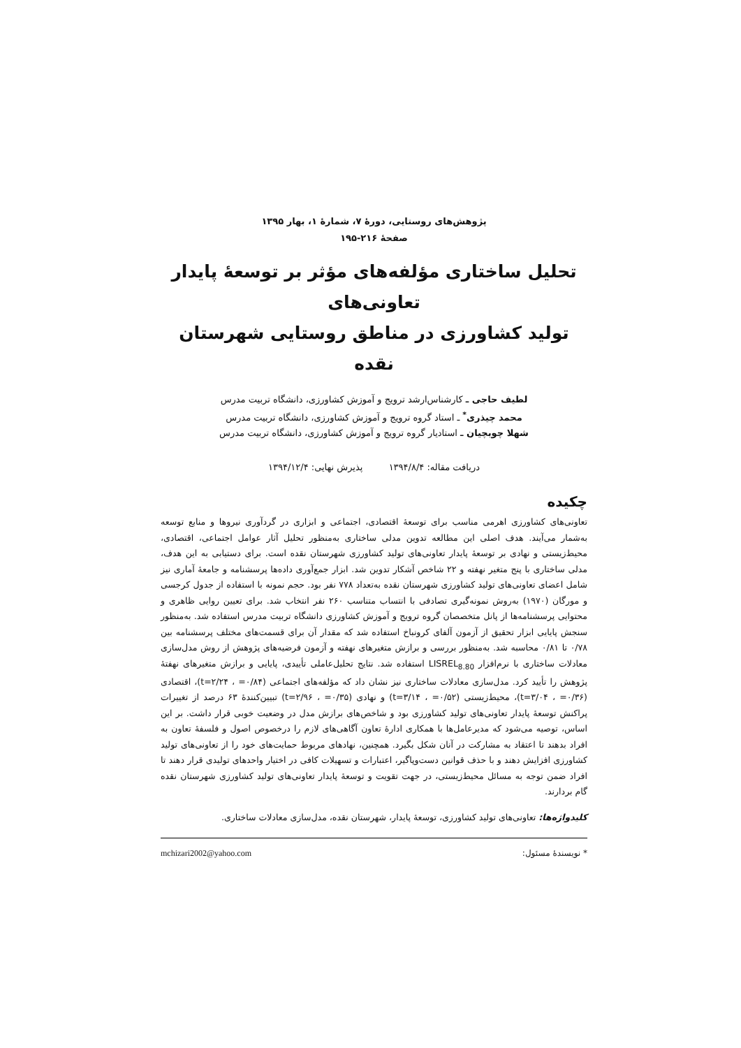پژوهش‌های روستایی، دورهٔ ۷، شمارهٔ ۱، بهار ۱۳۹۵
صفحهٔ ۲۱۶-۱۹۵
تحلیل ساختاری مؤلفه‌های مؤثر بر توسعهٔ پایدار تعاونی‌های
تولید کشاورزی در مناطق روستایی شهرستان نقده
لطیف حاجی ـ کارشناس‌ارشد ترویج و آموزش کشاورزی، دانشگاه تربیت مدرس
محمد چیذری<sup>*</sup> ـ استاد گروه ترویج و آموزش کشاورزی، دانشگاه تربیت مدرس
شهلا چوبچیان ـ استادیار گروه ترویج و آموزش کشاورزی، دانشگاه تربیت مدرس
دریافت مقاله: ۱۳۹۴/۸/۴ پذیرش نهایی: ۱۳۹۴/۱۲/۴
چکیده
تعاونی‌های کشاورزی اهرمی مناسب برای توسعهٔ اقتصادی، اجتماعی و ابزاری در گردآوری نیروها و منابع توسعه به‌شمار می‌آیند. هدف اصلی این مطالعه تدوین مدلی ساختاری به‌منظور تحلیل آثار عوامل اجتماعی، اقتصادی، محیط‌زیستی و نهادی بر توسعهٔ پایدار تعاونی‌های تولید کشاورزی شهرستان نقده است. برای دستیابی به این هدف، مدلی ساختاری با پنج متغیر نهفته و ۲۲ شاخص آشکار تدوین شد. ابزار جمع‌آوری داده‌ها پرسشنامه و جامعهٔ آماری نیز شامل اعضای تعاونی‌های تولید کشاورزی شهرستان نقده به‌تعداد ۷۷۸ نفر بود. حجم نمونه با استفاده از جدول کرجسی و مورگان (۱۹۷۰) به‌روش نمونه‌گیری تصادفی با انتساب متناسب ۲۶۰ نفر انتخاب شد. برای تعیین روایی ظاهری و محتوایی پرسشنامه‌ها از پانل متخصصان گروه ترویج و آموزش کشاورزی دانشگاه تربیت مدرس استفاده شد. به‌منظور سنجش پایایی ابزار تحقیق از آزمون آلفای کرونباخ استفاده شد که مقدار آن برای قسمت‌های مختلف پرسشنامه بین ۰/۷۸ تا ۰/۸۱ محاسبه شد. به‌منظور بررسی و برازش متغیرهای نهفته و آزمون فرضیه‌های پژوهش از روش مدل‌سازی معادلات ساختاری با نرم‌افزار LISREL<sub>8.80</sub> استفاده شد. نتایج تحلیل‌عاملی تأییدی، پایایی و برازش متغیرهای نهفتهٔ پژوهش را تأیید کرد. مدل‌سازی معادلات ساختاری نیز نشان داد که مؤلفه‌های اجتماعی (۰/۸۴= ، t=۲/۲۴)، اقتصادی (۰/۳۶= ، t=۳/۰۴)، محیط‌زیستی (۰/۵۲= ، t=۳/۱۴) و نهادی (۰/۳۵= ، t=۲/۹۶) تبیین‌کنندهٔ ۶۳ درصد از تغییرات پراکنش توسعهٔ پایدار تعاونی‌های تولید کشاورزی بود و شاخص‌های برازش مدل در وضعیت خوبی قرار داشت. بر این اساس، توصیه می‌شود که مدیرعامل‌ها با همکاری ادارهٔ تعاون آگاهی‌های لازم را درخصوص اصول و فلسفهٔ تعاون به افراد بدهند تا اعتقاد به مشارکت در آنان شکل بگیرد. همچنین، نهادهای مربوط حمایت‌های خود را از تعاونی‌های تولید کشاورزی افزایش دهند و با حذف قوانین دست‌وپاگیر، اعتبارات و تسهیلات کافی در اختیار واحدهای تولیدی قرار دهند تا افراد ضمن توجه به مسائل محیط‌زیستی، در جهت تقویت و توسعهٔ پایدار تعاونی‌های تولید کشاورزی شهرستان نقده گام بردارند.
کلیدواژه‌ها: تعاونی‌های تولید کشاورزی، توسعهٔ پایدار، شهرستان نقده، مدل‌سازی معادلات ساختاری.
* نویسندهٔ مسئول: mchizari2002@yahoo.com